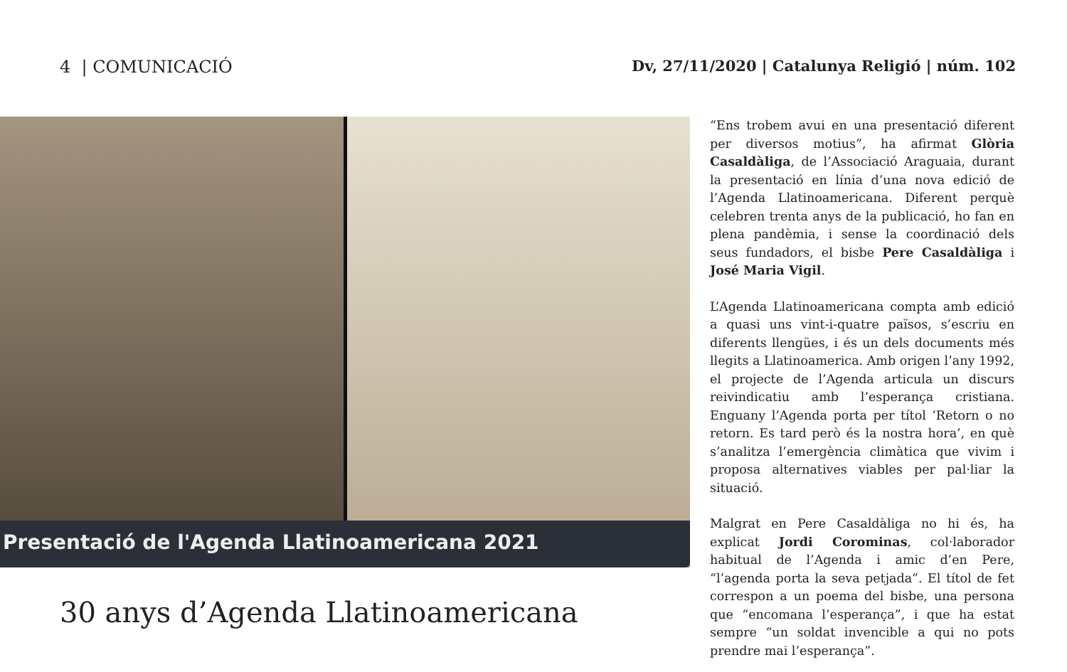4 | COMUNICACIÓ Dv, 27/11/2020 | Catalunya Religió | núm. 102
Presentació de l'Agenda Llatinoamericana 2021
30 anys d’Agenda Llatinoamericana
“Ens trobem avui en una presentació diferent per diversos motius”, ha afirmat Glòria Casaldàliga, de l’Associació Araguaia, durant la presentació en línia d’una nova edició de l’Agenda Llatinoamericana. Diferent perquè celebren trenta anys de la publicació, ho fan en plena pandèmia, i sense la coordinació dels seus fundadors, el bisbe Pere Casaldàliga i José Maria Vigil.
L’Agenda Llatinoamericana compta amb edició a quasi uns vint-i-quatre països, s’escriu en diferents llengües, i és un dels documents més llegits a Llatinoamerica. Amb origen l’any 1992, el projecte de l’Agenda articula un discurs reivindicatiu amb l’esperança cristiana. Enguany l’Agenda porta per títol ‘Retorn o no retorn. Es tard però és la nostra hora’, en què s’analitza l’emergència climàtica que vivim i proposa alternatives viables per pal·liar la situació.
Malgrat en Pere Casaldàliga no hi és, ha explicat Jordi Corominas, col·laborador habitual de l’Agenda i amic d’en Pere, “l’agenda porta la seva petjada”. El títol de fet correspon a un poema del bisbe, una persona que “encomana l’esperança”, i que ha estat sempre “un soldat invencible a qui no pots prendre mai l’esperança”.